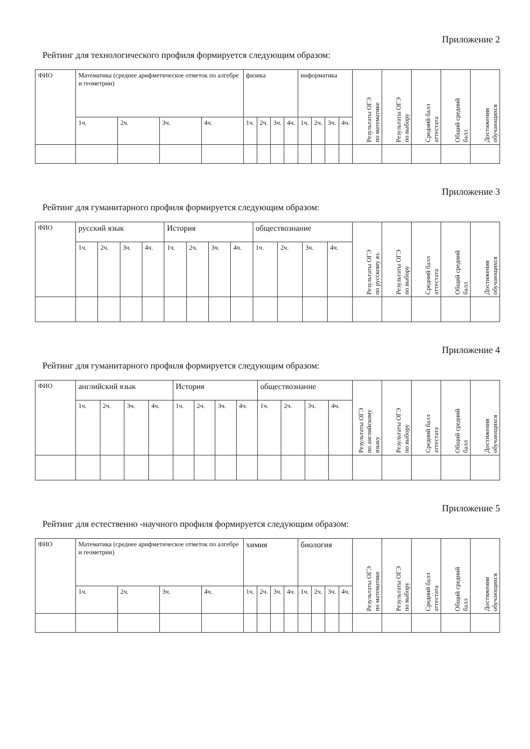Приложение 2
Рейтинг для технологического профиля формируется следующим образом:
| ФИО | Математика (среднее арифметическое отметок по алгебре и геометрии) | | | | физика | | | | информатика | | | | Результаты ОГЭ по математике | Результаты ОГЭ по выбору | Средний балл аттестата | Общий средний балл | Достижения обучающихся |
| --- | --- | --- | --- | --- | --- | --- | --- | --- | --- | --- | --- | --- | --- | --- | --- | --- | --- |
| | 1ч. | 2ч. | 3ч. | 4ч. | 1ч. | 2ч. | 3ч. | 4ч. | 1ч. | 2ч. | 3ч. | 4ч. | | | | | |
Приложение 3
Рейтинг для гуманитарного профиля формируется следующим образом:
| ФИО | русский язык | | | | История | | | | обществознание | | | | Результаты ОГЭ по русскому яз. | Результаты ОГЭ по выбору | Средний балл аттестата | Общий средний балл | Достижения обучающихся |
| --- | --- | --- | --- | --- | --- | --- | --- | --- | --- | --- | --- | --- | --- | --- | --- | --- | --- |
| | 1ч. | 2ч. | 3ч. | 4ч. | 1ч. | 2ч. | 3ч. | 4ч. | 1ч. | 2ч. | 3ч. | 4ч. | | | | | |
Приложение 4
Рейтинг для гуманитарного профиля формируется следующим образом:
| ФИО | английский язык | | | | История | | | | обществознание | | | | Результаты ОГЭ по английскому языку | Результаты ОГЭ по выбору | Средний балл аттестата | Общий средний балл | Достижения обучающихся |
| --- | --- | --- | --- | --- | --- | --- | --- | --- | --- | --- | --- | --- | --- | --- | --- | --- | --- |
| | 1ч. | 2ч. | 3ч. | 4ч. | 1ч. | 2ч. | 3ч. | 4ч. | 1ч. | 2ч. | 3ч. | 4ч. | | | | | |
Приложение 5
Рейтинг для естественно -научного профиля формируется следующим образом:
| ФИО | Математика (среднее арифметическое отметок по алгебре и геометрии) | | | | химия | | | | биология | | | | Результаты ОГЭ по математике | Результаты ОГЭ по выбору | Средний балл аттестата | Общий средний балл | Достижения обучающихся |
| --- | --- | --- | --- | --- | --- | --- | --- | --- | --- | --- | --- | --- | --- | --- | --- | --- | --- |
| | 1ч. | 2ч. | 3ч. | 4ч. | 1ч. | 2ч. | 3ч. | 4ч. | 1ч. | 2ч. | 3ч. | 4ч. | | | | | |